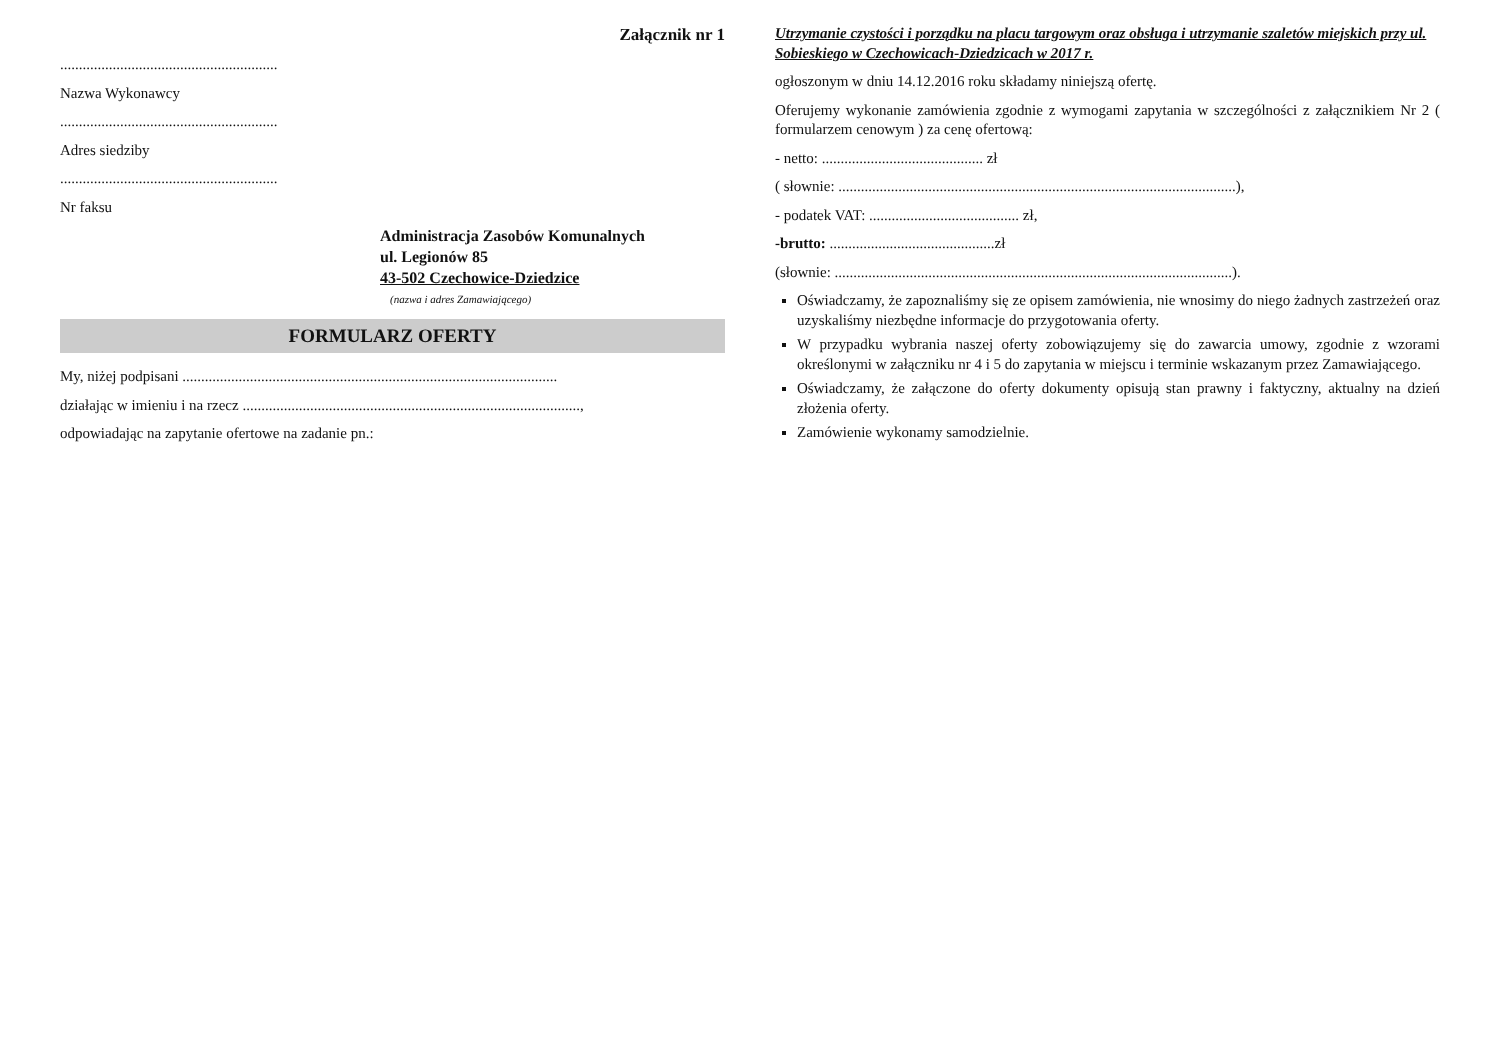Załącznik nr 1
..........................................................
Nazwa Wykonawcy
..........................................................
Adres siedziby
..........................................................
Nr faksu
Administracja Zasobów Komunalnych
ul. Legionów 85
43-502 Czechowice-Dziedzice
(nazwa i adres Zamawiającego)
FORMULARZ OFERTY
My, niżej podpisani ....................................................................................................
działając w imieniu i na rzecz ..........................................................................................,
odpowiadając na zapytanie ofertowe na zadanie pn.:
Utrzymanie czystości i porządku na placu targowym oraz obsługa i utrzymanie szaletów miejskich przy ul. Sobieskiego w Czechowicach-Dziedzicach w 2017 r.
ogłoszonym w dniu 14.12.2016 roku składamy niniejszą ofertę.
Oferujemy wykonanie zamówienia zgodnie z wymogami zapytania w szczególności z załącznikiem Nr 2 ( formularzem cenowym ) za cenę ofertową:
- netto: ........................................... zł
( słownie: ..........................................................................................................),
- podatek VAT: ........................................ zł,
-brutto: ............................................zł
(słownie: ..........................................................................................................).
Oświadczamy, że zapoznaliśmy się ze opisem zamówienia, nie wnosimy do niego żadnych zastrzeżeń oraz uzyskaliśmy niezbędne informacje do przygotowania oferty.
W przypadku wybrania naszej oferty zobowiązujemy się do zawarcia umowy, zgodnie z wzorami określonymi w załączniku nr 4 i 5 do zapytania w miejscu i terminie wskazanym przez Zamawiającego.
Oświadczamy, że załączone do oferty dokumenty opisują stan prawny i faktyczny, aktualny na dzień złożenia oferty.
Zamówienie wykonamy samodzielnie.